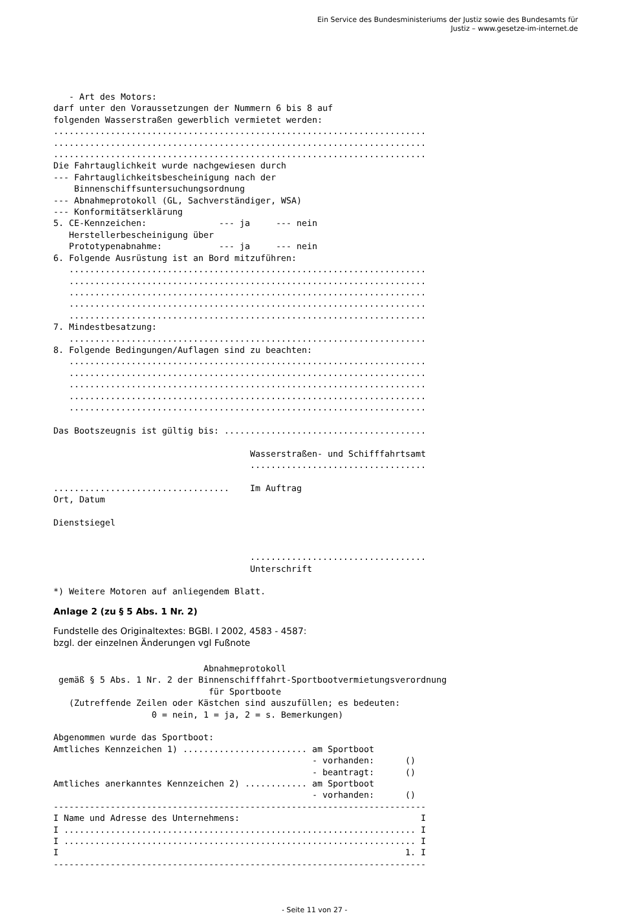Ein Service des Bundesministeriums der Justiz sowie des Bundesamts für
Justiz – www.gesetze-im-internet.de
   - Art des Motors:
darf unter den Voraussetzungen der Nummern 6 bis 8 auf
folgenden Wasserstraßen gewerblich vermietet werden:
........................................................................
........................................................................
........................................................................
Die Fahrtauglichkeit wurde nachgewiesen durch
--- Fahrtauglichkeitsbescheinigung nach der
    Binnenschiffsuntersuchungsordnung
--- Abnahmeprotokoll (GL, Sachverständiger, WSA)
--- Konformitätserklärung
5. CE-Kennzeichen:              --- ja     --- nein
   Herstellerbescheinigung über
   Prototypenabnahme:           --- ja     --- nein
6. Folgende Ausrüstung ist an Bord mitzuführen:
   .....................................................................
   .....................................................................
   .....................................................................
   .....................................................................
   .....................................................................
7. Mindestbesatzung:
   .....................................................................
8. Folgende Bedingungen/Auflagen sind zu beachten:
   .....................................................................
   .....................................................................
   .....................................................................
   .....................................................................
   .....................................................................

Das Bootszeugnis ist gültig bis: .......................................

                                      Wasserstraßen- und Schifffahrtsamt
                                      ..................................

..................................    Im Auftrag
Ort, Datum

Dienstsiegel


                                      ..................................
                                      Unterschrift

*) Weitere Motoren auf anliegendem Blatt.
Anlage 2 (zu § 5 Abs. 1 Nr. 2)
Fundstelle des Originaltextes: BGBl. I 2002, 4583 - 4587:
bzgl. der einzelnen Änderungen vgl Fußnote
                             Abnahmeprotokoll
 gemäß § 5 Abs. 1 Nr. 2 der Binnenschifffahrt-Sportbootvermietungsverordnung
                              für Sportboote
   (Zutreffende Zeilen oder Kästchen sind auszufüllen; es bedeuten:
                   0 = nein, 1 = ja, 2 = s. Bemerkungen)

Abgenommen wurde das Sportboot:
Amtliches Kennzeichen 1) ........................ am Sportboot
                                                  - vorhanden:      ()
                                                  - beantragt:      ()
Amtliches anerkanntes Kennzeichen 2) ............ am Sportboot
                                                  - vorhanden:      ()
------------------------------------------------------------------------
I Name und Adresse des Unternehmens:                                   I
I .................................................................... I
I .................................................................... I
I                                                                   1. I
------------------------------------------------------------------------
- Seite 11 von 27 -